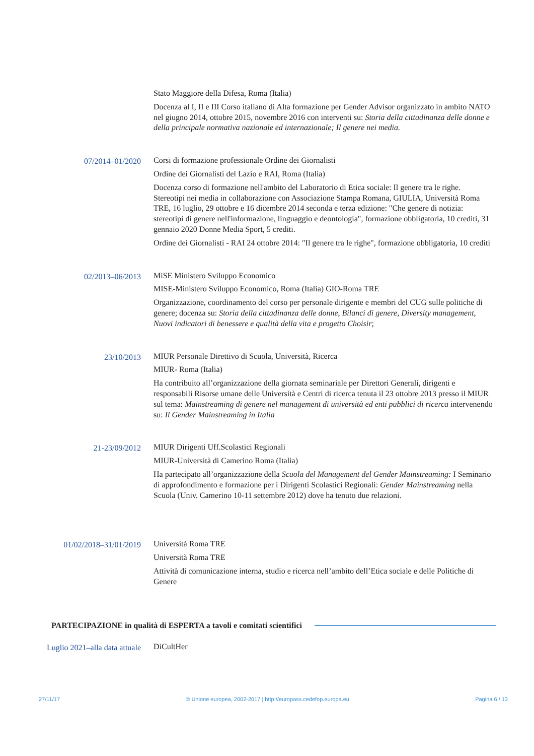Stato Maggiore della Difesa, Roma (Italia)
Docenza al I, II e III Corso italiano di Alta formazione per Gender Advisor organizzato in ambito NATO nel giugno 2014, ottobre 2015, novembre 2016 con interventi su: Storia della cittadinanza delle donne e della principale normativa nazionale ed internazionale; Il genere nei media.
07/2014–01/2020 Corsi di formazione professionale Ordine dei Giornalisti
Ordine dei Giornalisti del Lazio e RAI, Roma (Italia)
Docenza corso di formazione nell'ambito del Laboratorio di Etica sociale: Il genere tra le righe. Stereotipi nei media in collaborazione con Associazione Stampa Romana, GIULIA, Università Roma TRE, 16 luglio, 29 ottobre e 16 dicembre 2014 seconda e terza edizione: "Che genere di notizia: stereotipi di genere nell'informazione, linguaggio e deontologia", formazione obbligatoria, 10 crediti, 31 gennaio 2020 Donne Media Sport, 5 crediti.
Ordine dei Giornalisti - RAI 24 ottobre 2014: "Il genere tra le righe", formazione obbligatoria, 10 crediti
02/2013–06/2013 MiSE Ministero Sviluppo Economico
MISE-Ministero Sviluppo Economico, Roma (Italia) GIO-Roma TRE
Organizzazione, coordinamento del corso per personale dirigente e membri del CUG sulle politiche di genere; docenza su: Storia della cittadinanza delle donne, Bilanci di genere, Diversity management, Nuovi indicatori di benessere e qualità della vita e progetto Choisir;
23/10/2013 MIUR Personale Direttivo di Scuola, Università, Ricerca
MIUR- Roma (Italia)
Ha contribuito all’organizzazione della giornata seminariale per Direttori Generali, dirigenti e responsabili Risorse umane delle Università e Centri di ricerca tenuta il 23 ottobre 2013 presso il MIUR sul tema: Mainstreaming di genere nel management di università ed enti pubblici di ricerca intervenendo su: Il Gender Mainstreaming in Italia
21-23/09/2012 MIUR Dirigenti Uff.Scolastici Regionali
MIUR-Università di Camerino Roma (Italia)
Ha partecipato all’organizzazione della Scuola del Management del Gender Mainstreaming: I Seminario di approfondimento e formazione per i Dirigenti Scolastici Regionali: Gender Mainstreaming nella Scuola (Univ. Camerino 10-11 settembre 2012) dove ha tenuto due relazioni.
01/02/2018–31/01/2019 Università Roma TRE
Università Roma TRE
Attività di comunicazione interna, studio e ricerca nell’ambito dell’Etica sociale e delle Politiche di Genere
PARTECIPAZIONE in qualità di ESPERTA a tavoli e comitati scientifici
Luglio 2021–alla data attuale DiCultHer
27/11/17 © Unione europea, 2002-2017 | http://europass.cedefop.europa.eu Pagina 6 / 13